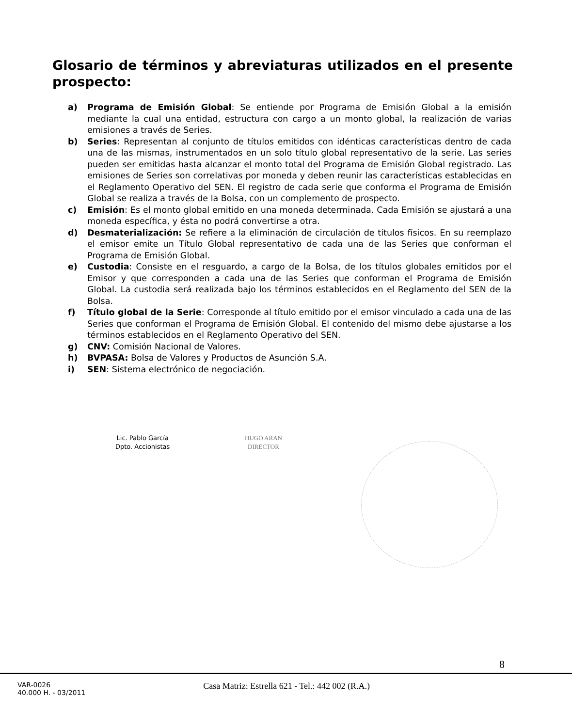Glosario de términos y abreviaturas utilizados en el presente prospecto:
a) Programa de Emisión Global: Se entiende por Programa de Emisión Global a la emisión mediante la cual una entidad, estructura con cargo a un monto global, la realización de varias emisiones a través de Series.
b) Series: Representan al conjunto de títulos emitidos con idénticas características dentro de cada una de las mismas, instrumentados en un solo título global representativo de la serie. Las series pueden ser emitidas hasta alcanzar el monto total del Programa de Emisión Global registrado. Las emisiones de Series son correlativas por moneda y deben reunir las características establecidas en el Reglamento Operativo del SEN. El registro de cada serie que conforma el Programa de Emisión Global se realiza a través de la Bolsa, con un complemento de prospecto.
c) Emisión: Es el monto global emitido en una moneda determinada. Cada Emisión se ajustará a una moneda específica, y ésta no podrá convertirse a otra.
d) Desmaterialización: Se refiere a la eliminación de circulación de títulos físicos. En su reemplazo el emisor emite un Título Global representativo de cada una de las Series que conforman el Programa de Emisión Global.
e) Custodia: Consiste en el resguardo, a cargo de la Bolsa, de los títulos globales emitidos por el Emisor y que corresponden a cada una de las Series que conforman el Programa de Emisión Global. La custodia será realizada bajo los términos establecidos en el Reglamento del SEN de la Bolsa.
f) Título global de la Serie: Corresponde al título emitido por el emisor vinculado a cada una de las Series que conforman el Programa de Emisión Global. El contenido del mismo debe ajustarse a los términos establecidos en el Reglamento Operativo del SEN.
g) CNV: Comisión Nacional de Valores.
h) BVPASA: Bolsa de Valores y Productos de Asunción S.A.
i) SEN: Sistema electrónico de negociación.
Lic. Pablo García
Dpto. Accionistas
HUGO ARAN
DIRECTOR
8
VAR-0026
40.000 H. - 03/2011
Casa Matriz: Estrella 621 - Tel.: 442 002 (R.A.)